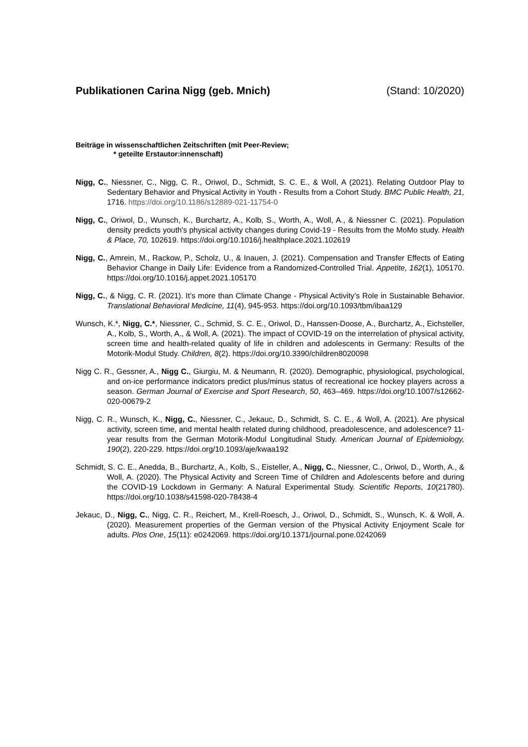Publikationen Carina Nigg (geb. Mnich) (Stand: 10/2020)
Beiträge in wissenschaftlichen Zeitschriften (mit Peer-Review;
* geteilte Erstautor:innenschaft)
Nigg, C., Niessner, C., Nigg, C. R., Oriwol, D., Schmidt, S. C. E., & Woll, A (2021). Relating Outdoor Play to Sedentary Behavior and Physical Activity in Youth - Results from a Cohort Study. BMC Public Health, 21, 1716. https://doi.org/10.1186/s12889-021-11754-0
Nigg, C., Oriwol, D., Wunsch, K., Burchartz, A., Kolb, S., Worth, A., Woll, A., & Niessner C. (2021). Population density predicts youth's physical activity changes during Covid-19 - Results from the MoMo study. Health & Place, 70, 102619. https://doi.org/10.1016/j.healthplace.2021.102619
Nigg, C., Amrein, M., Rackow, P., Scholz, U., & Inauen, J. (2021). Compensation and Transfer Effects of Eating Behavior Change in Daily Life: Evidence from a Randomized-Controlled Trial. Appetite, 162(1), 105170. https://doi.org/10.1016/j.appet.2021.105170
Nigg, C., & Nigg, C. R. (2021). It’s more than Climate Change - Physical Activity’s Role in Sustainable Behavior. Translational Behavioral Medicine, 11(4), 945-953. https://doi.org/10.1093/tbm/ibaa129
Wunsch, K.*, Nigg, C.*, Niessner, C., Schmid, S. C. E., Oriwol, D., Hanssen-Doose, A., Burchartz, A., Eichsteller, A., Kolb, S., Worth, A., & Woll, A. (2021). The impact of COVID-19 on the interrelation of physical activity, screen time and health-related quality of life in children and adolescents in Germany: Results of the Motorik-Modul Study. Children, 8(2). https://doi.org/10.3390/children8020098
Nigg C. R., Gessner, A., Nigg C., Giurgiu, M. & Neumann, R. (2020). Demographic, physiological, psychological, and on-ice performance indicators predict plus/minus status of recreational ice hockey players across a season. German Journal of Exercise and Sport Research, 50, 463–469. https://doi.org/10.1007/s12662-020-00679-2
Nigg, C. R., Wunsch, K., Nigg, C., Niessner, C., Jekauc, D., Schmidt, S. C. E., & Woll, A. (2021). Are physical activity, screen time, and mental health related during childhood, preadolescence, and adolescence? 11-year results from the German Motorik-Modul Longitudinal Study. American Journal of Epidemiology, 190(2), 220-229. https://doi.org/10.1093/aje/kwaa192
Schmidt, S. C. E., Anedda, B., Burchartz, A., Kolb, S., Eisteller, A., Nigg, C., Niessner, C., Oriwol, D., Worth, A., & Woll, A. (2020). The Physical Activity and Screen Time of Children and Adolescents before and during the COVID-19 Lockdown in Germany: A Natural Experimental Study. Scientific Reports, 10(21780). https://doi.org/10.1038/s41598-020-78438-4
Jekauc, D., Nigg, C., Nigg, C. R., Reichert, M., Krell-Roesch, J., Oriwol, D., Schmidt, S., Wunsch, K. & Woll, A. (2020). Measurement properties of the German version of the Physical Activity Enjoyment Scale for adults. Plos One, 15(11): e0242069. https://doi.org/10.1371/journal.pone.0242069